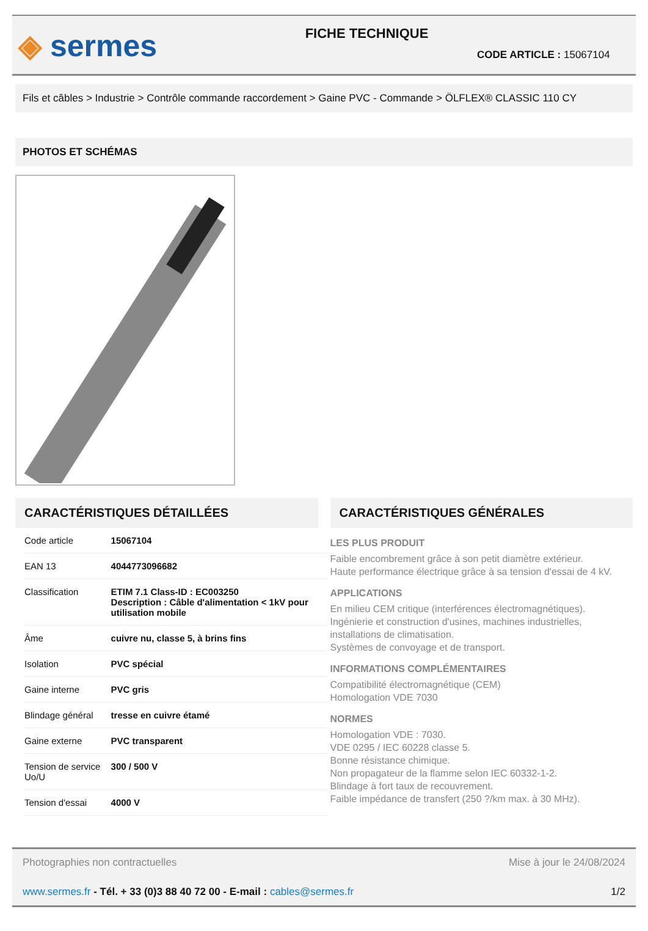◈ sermes
FICHE TECHNIQUE
CODE ARTICLE : 15067104
Fils et câbles > Industrie > Contrôle commande raccordement > Gaine PVC - Commande > ÖLFLEX® CLASSIC 110 CY
PHOTOS ET SCHÉMAS
CARACTÉRISTIQUES DÉTAILLÉES
| Code article | 15067104 |
| EAN 13 | 4044773096682 |
| Classification | ETIM 7.1 Class-ID : EC003250 Description : Câble d'alimentation < 1kV pour utilisation mobile |
| Âme | cuivre nu, classe 5, à brins fins |
| Isolation | PVC spécial |
| Gaine interne | PVC gris |
| Blindage général | tresse en cuivre étamé |
| Gaine externe | PVC transparent |
| Tension de service Uo/U | 300 / 500 V |
| Tension d'essai | 4000 V |
CARACTÉRISTIQUES GÉNÉRALES
LES PLUS PRODUIT
Faible encombrement grâce à son petit diamètre extérieur.
Haute performance électrique grâce à sa tension d'essai de 4 kV.
APPLICATIONS
En milieu CEM critique (interférences électromagnétiques).
Ingénierie et construction d'usines, machines industrielles, installations de climatisation.
Systèmes de convoyage et de transport.
INFORMATIONS COMPLÉMENTAIRES
Compatibilité électromagnétique (CEM)
Homologation VDE 7030
NORMES
Homologation VDE : 7030.
VDE 0295 / IEC 60228 classe 5.
Bonne résistance chimique.
Non propagateur de la flamme selon IEC 60332-1-2.
Blindage à fort taux de recouvrement.
Faible impédance de transfert (250 ?/km max. à 30 MHz).
Photographies non contractuelles Mise à jour le 24/08/2024
www.sermes.fr - Tél. + 33 (0)3 88 40 72 00 - E-mail : cables@sermes.fr 1/2